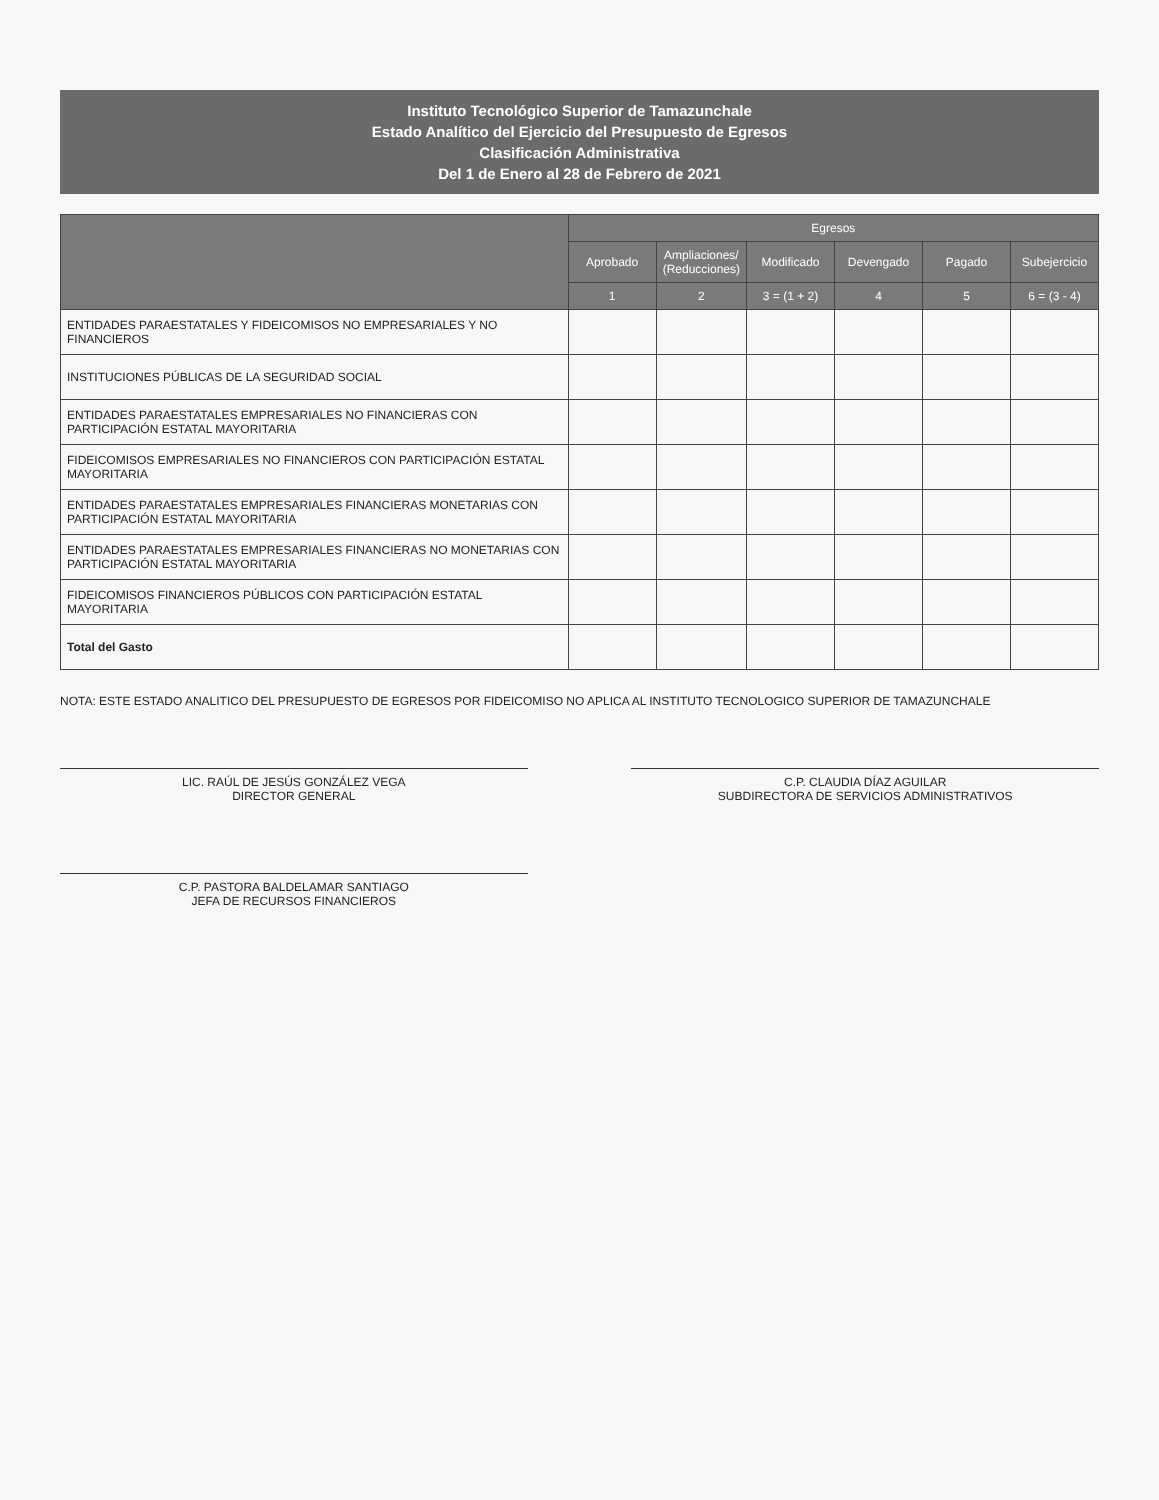Instituto Tecnológico Superior de Tamazunchale
Estado Analítico del Ejercicio del Presupuesto de Egresos
Clasificación Administrativa
Del 1 de Enero al 28 de Febrero de 2021
| | Egresos | | | | | |
| --- | --- | --- | --- | --- | --- | --- |
| | Aprobado | Ampliaciones/ (Reducciones) | Modificado | Devengado | Pagado | Subejercicio |
| | 1 | 2 | 3 = (1 + 2) | 4 | 5 | 6 = (3 - 4) |
| ENTIDADES PARAESTATALES Y FIDEICOMISOS NO EMPRESARIALES Y NO FINANCIEROS | | | | | | |
| INSTITUCIONES PÚBLICAS DE LA SEGURIDAD SOCIAL | | | | | | |
| ENTIDADES PARAESTATALES EMPRESARIALES NO FINANCIERAS CON PARTICIPACIÓN ESTATAL MAYORITARIA | | | | | | |
| FIDEICOMISOS EMPRESARIALES NO FINANCIEROS CON PARTICIPACIÓN ESTATAL MAYORITARIA | | | | | | |
| ENTIDADES PARAESTATALES EMPRESARIALES FINANCIERAS MONETARIAS CON PARTICIPACIÓN ESTATAL MAYORITARIA | | | | | | |
| ENTIDADES PARAESTATALES EMPRESARIALES FINANCIERAS NO MONETARIAS CON PARTICIPACIÓN ESTATAL MAYORITARIA | | | | | | |
| FIDEICOMISOS FINANCIEROS PÚBLICOS CON PARTICIPACIÓN ESTATAL MAYORITARIA | | | | | | |
| Total del Gasto | | | | | | |
NOTA: ESTE ESTADO ANALITICO DEL PRESUPUESTO DE EGRESOS POR FIDEICOMISO NO APLICA AL INSTITUTO TECNOLOGICO SUPERIOR DE TAMAZUNCHALE
LIC. RAÚL DE JESÚS GONZÁLEZ VEGA
DIRECTOR GENERAL
C.P. CLAUDIA DÍAZ AGUILAR
SUBDIRECTORA DE SERVICIOS ADMINISTRATIVOS
C.P. PASTORA BALDELAMAR SANTIAGO
JEFA DE RECURSOS FINANCIEROS